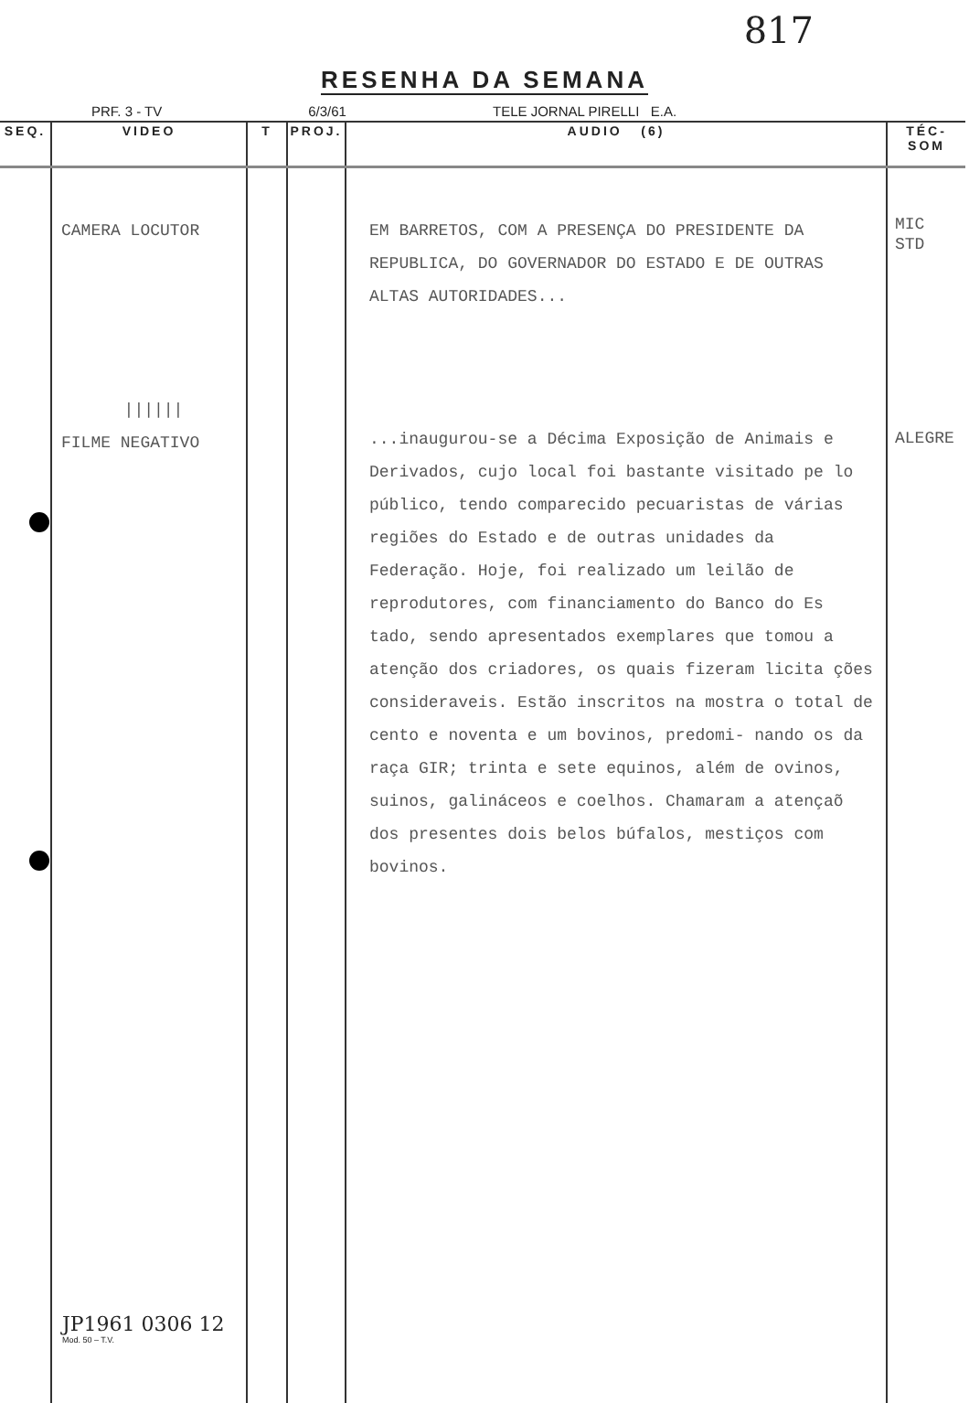817
RESENHA DA SEMANA
PRF. 3 - TV 6/3/61 TELE JORNAL PIRELLI E.A.
| SEQ. | VIDEO | T | PROJ. | AUDIO (6) | TÉC-SOM |
| --- | --- | --- | --- | --- | --- |
| | CAMERA LOCUTOR ////// FILME NEGATIVO | | | EM BARRETOS, COM A PRESENÇA DO PRESIDENTE DA REPUBLICA, DO GOVERNADOR DO ESTADO E DE OUTRAS ALTAS AUTORIDADES... ...inaugurou-se a Décima Exposição de Animais e Derivados, cujo local foi bastante visitado pe lo público, tendo comparecido pecuaristas de várias regiões do Estado e de outras unidades da Federação. Hoje, foi realizado um leilão de reprodutores, com financiamento do Banco do Es tado, sendo apresentados exemplares que tomou a atenção dos criadores, os quais fizeram licita ções consideraveis. Estão inscritos na mostra o total de cento e noventa e um bovinos, predomi- nando os da raça GIR; trinta e sete equinos, além de ovinos, suinos, galináceos e coelhos. Chamaram a atençaõ dos presentes dois belos búfalos, mestiços com bovinos. | MIC STD ALEGRE |
JP1961 0306 12
Mod. 50 – T.V.